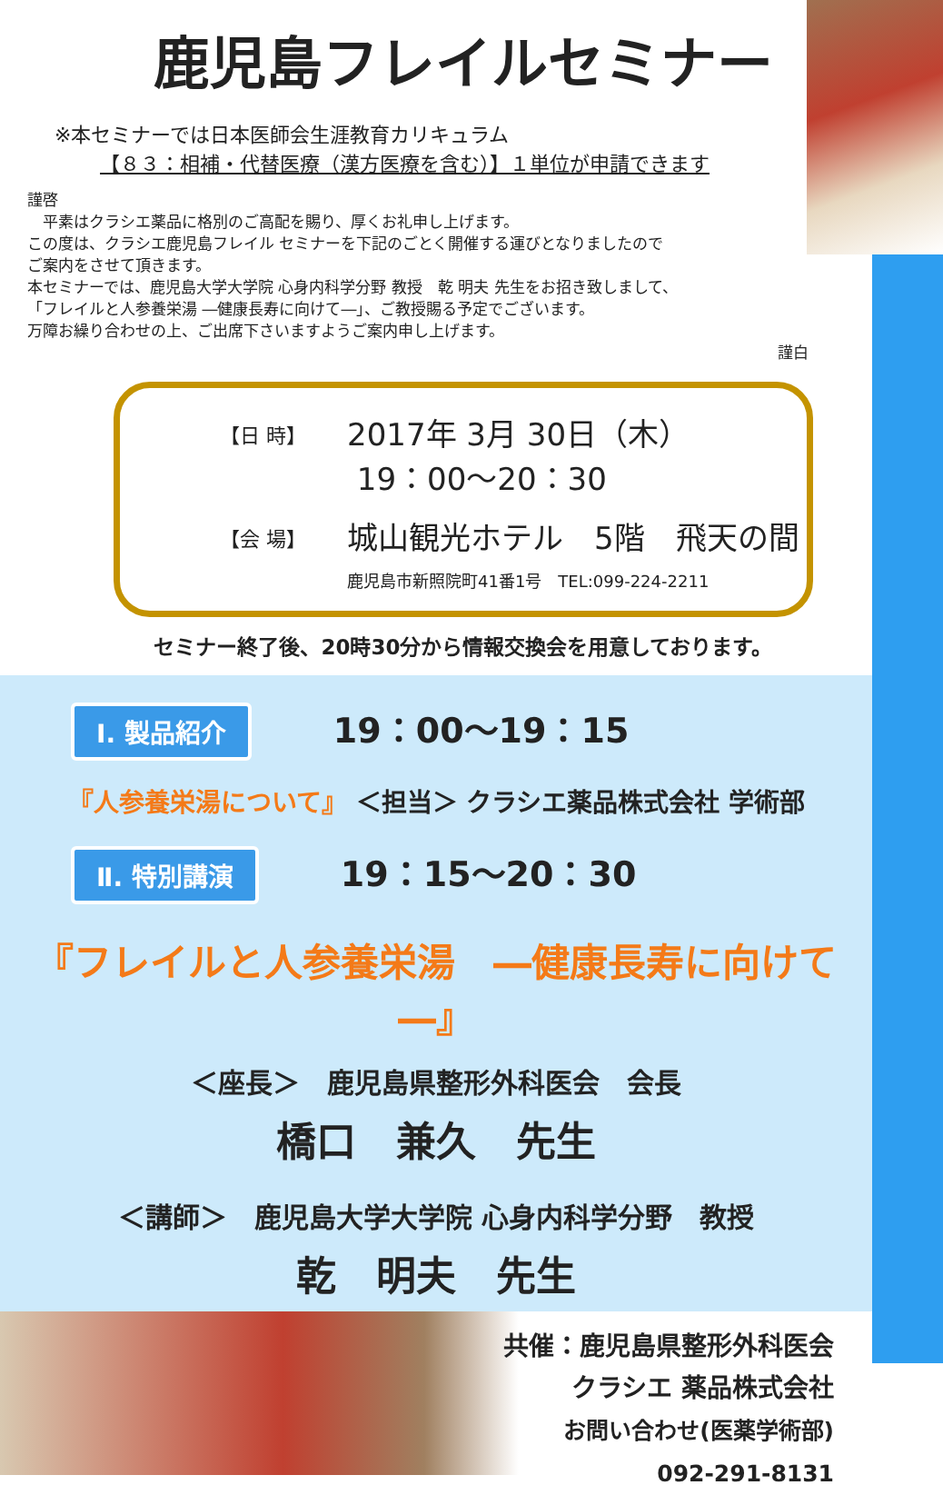鹿児島フレイルセミナー
※本セミナーでは日本医師会生涯教育カリキュラム
【８３：相補・代替医療（漢方医療を含む）】１単位が申請できます
謹啓
　平素はクラシエ薬品に格別のご高配を賜り、厚くお礼申し上げます。
この度は、クラシエ鹿児島フレイル セミナーを下記のごとく開催する運びとなりましたので
ご案内をさせて頂きます。
本セミナーでは、鹿児島大学大学院 心身内科学分野 教授　乾 明夫 先生をお招き致しまして、
「フレイルと人参養栄湯 ―健康長寿に向けて―」、ご教授賜る予定でございます。
万障お繰り合わせの上、ご出席下さいますようご案内申し上げます。
謹白
【日 時】 2017年 3月 30日（木）
19：00～20：30
【会 場】 城山観光ホテル　5階　飛天の間
鹿児島市新照院町41番1号　TEL:099-224-2211
セミナー終了後、20時30分から情報交換会を用意しております。
Ⅰ. 製品紹介 19：00～19：15
『人参養栄湯について』 ＜担当＞ クラシエ薬品株式会社 学術部
Ⅱ. 特別講演 19：15～20：30
『フレイルと人参養栄湯　―健康長寿に向けて―』
＜座長＞　鹿児島県整形外科医会　会長
橋口　兼久　先生
＜講師＞　鹿児島大学大学院 心身内科学分野　教授
乾　明夫　先生
共催：鹿児島県整形外科医会
クラシエ 薬品株式会社
お問い合わせ(医薬学術部)
092-291-8131